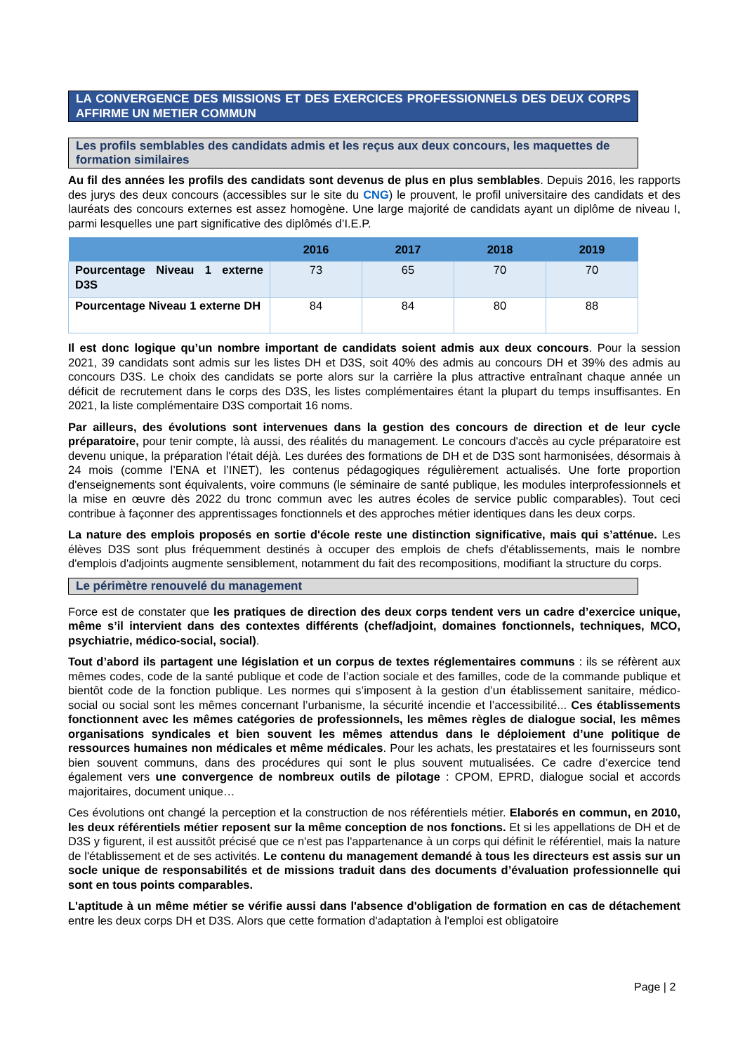LA CONVERGENCE DES MISSIONS ET DES EXERCICES PROFESSIONNELS DES DEUX CORPS AFFIRME UN METIER COMMUN
Les profils semblables des candidats admis et les reçus aux deux concours, les maquettes de formation similaires
Au fil des années les profils des candidats sont devenus de plus en plus semblables. Depuis 2016, les rapports des jurys des deux concours (accessibles sur le site du CNG) le prouvent, le profil universitaire des candidats et des lauréats des concours externes est assez homogène. Une large majorité de candidats ayant un diplôme de niveau I, parmi lesquelles une part significative des diplômés d’I.E.P.
| | 2016 | 2017 | 2018 | 2019 |
| --- | --- | --- | --- | --- |
| Pourcentage Niveau 1 externe D3S | 73 | 65 | 70 | 70 |
| Pourcentage Niveau 1 externe DH | 84 | 84 | 80 | 88 |
Il est donc logique qu’un nombre important de candidats soient admis aux deux concours. Pour la session 2021, 39 candidats sont admis sur les listes DH et D3S, soit 40% des admis au concours DH et 39% des admis au concours D3S. Le choix des candidats se porte alors sur la carrière la plus attractive entraînant chaque année un déficit de recrutement dans le corps des D3S, les listes complémentaires étant la plupart du temps insuffisantes. En 2021, la liste complémentaire D3S comportait 16 noms.
Par ailleurs, des évolutions sont intervenues dans la gestion des concours de direction et de leur cycle préparatoire, pour tenir compte, là aussi, des réalités du management. Le concours d'accès au cycle préparatoire est devenu unique, la préparation l'était déjà. Les durées des formations de DH et de D3S sont harmonisées, désormais à 24 mois (comme l’ENA et l’INET), les contenus pédagogiques régulièrement actualisés. Une forte proportion d'enseignements sont équivalents, voire communs (le séminaire de santé publique, les modules interprofessionnels et la mise en œuvre dès 2022 du tronc commun avec les autres écoles de service public comparables). Tout ceci contribue à façonner des apprentissages fonctionnels et des approches métier identiques dans les deux corps.
La nature des emplois proposés en sortie d'école reste une distinction significative, mais qui s’atténue. Les élèves D3S sont plus fréquemment destinés à occuper des emplois de chefs d'établissements, mais le nombre d'emplois d'adjoints augmente sensiblement, notamment du fait des recompositions, modifiant la structure du corps.
Le périmètre renouvelé du management
Force est de constater que les pratiques de direction des deux corps tendent vers un cadre d’exercice unique, même s’il intervient dans des contextes différents (chef/adjoint, domaines fonctionnels, techniques, MCO, psychiatrie, médico-social, social).
Tout d’abord ils partagent une législation et un corpus de textes réglementaires communs : ils se réfèrent aux mêmes codes, code de la santé publique et code de l’action sociale et des familles, code de la commande publique et bientôt code de la fonction publique. Les normes qui s’imposent à la gestion d’un établissement sanitaire, médico-social ou social sont les mêmes concernant l’urbanisme, la sécurité incendie et l’accessibilité... Ces établissements fonctionnent avec les mêmes catégories de professionnels, les mêmes règles de dialogue social, les mêmes organisations syndicales et bien souvent les mêmes attendus dans le déploiement d’une politique de ressources humaines non médicales et même médicales. Pour les achats, les prestataires et les fournisseurs sont bien souvent communs, dans des procédures qui sont le plus souvent mutualisées. Ce cadre d’exercice tend également vers une convergence de nombreux outils de pilotage : CPOM, EPRD, dialogue social et accords majoritaires, document unique…
Ces évolutions ont changé la perception et la construction de nos référentiels métier. Elaborés en commun, en 2010, les deux référentiels métier reposent sur la même conception de nos fonctions. Et si les appellations de DH et de D3S y figurent, il est aussitôt précisé que ce n'est pas l'appartenance à un corps qui définit le référentiel, mais la nature de l'établissement et de ses activités. Le contenu du management demandé à tous les directeurs est assis sur un socle unique de responsabilités et de missions traduit dans des documents d’évaluation professionnelle qui sont en tous points comparables.
L'aptitude à un même métier se vérifie aussi dans l'absence d'obligation de formation en cas de détachement entre les deux corps DH et D3S. Alors que cette formation d'adaptation à l'emploi est obligatoire
Page | 2